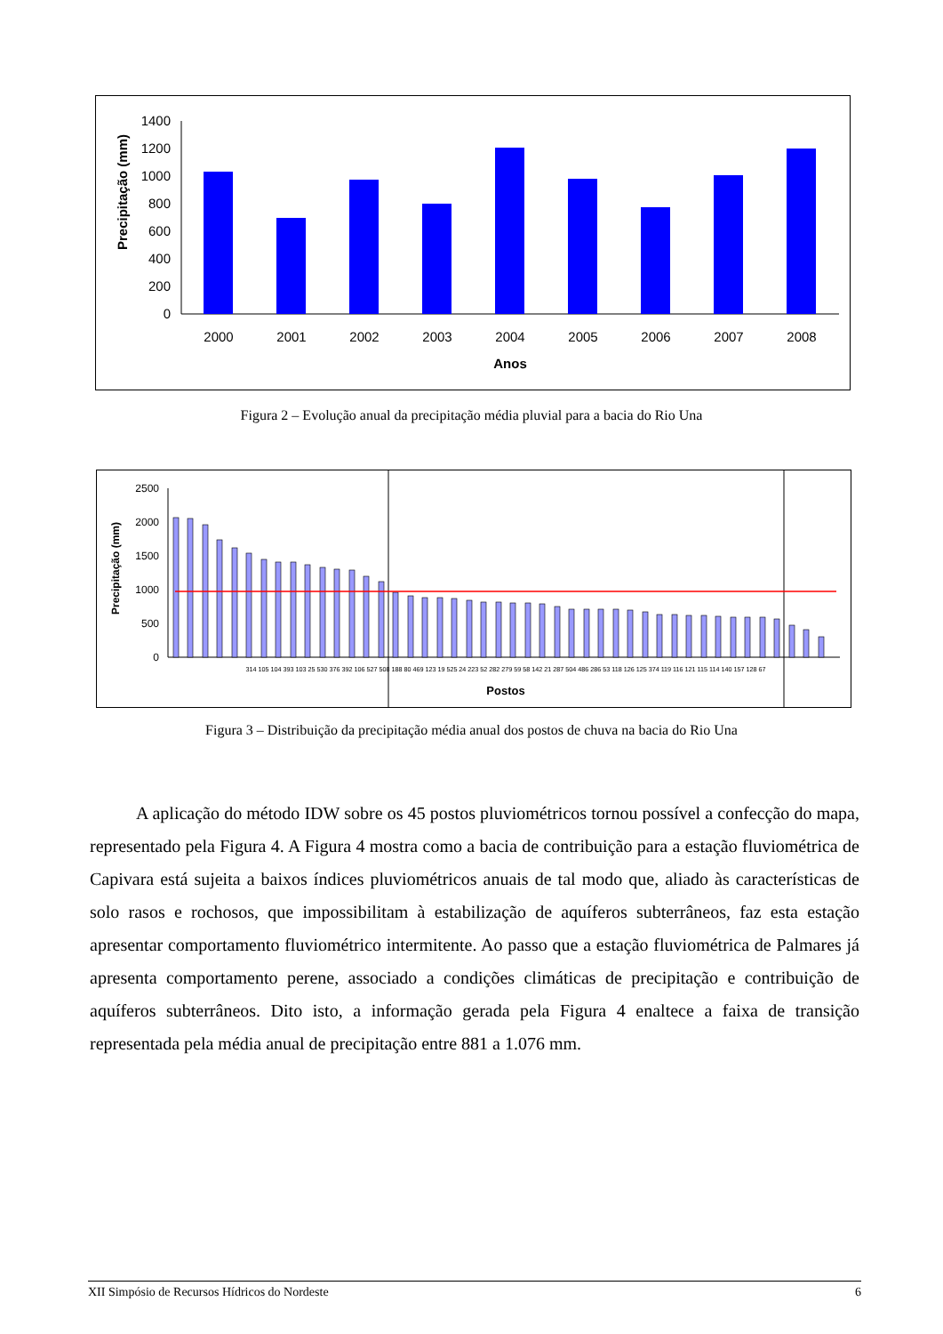Precipitação (mm)
0
200
400
600
800
1000
1200
1400
2000
2001
2002
2003
2004
2005
2006
2007
2008
Anos
Figura 2 – Evolução anual da precipitação média pluvial para a bacia do Rio Una
Precipitação (mm)
0
500
1000
1500
2000
2500
314 105 104 393 103 25 530 376 392 106 527 508 188 80 469 123 19 525 24 223 52 282 279 59 58 142 21 287 504 486 286 53 118 126 125 374 119 116 121 115 114 140 157 128 67
Postos
Figura 3 – Distribuição da precipitação média anual dos postos de chuva na bacia do Rio Una
A aplicação do método IDW sobre os 45 postos pluviométricos tornou possível a confecção do mapa, representado pela Figura 4. A Figura 4 mostra como a bacia de contribuição para a estação fluviométrica de Capivara está sujeita a baixos índices pluviométricos anuais de tal modo que, aliado às características de solo rasos e rochosos, que impossibilitam à estabilização de aquíferos subterrâneos, faz esta estação apresentar comportamento fluviométrico intermitente. Ao passo que a estação fluviométrica de Palmares já apresenta comportamento perene, associado a condições climáticas de precipitação e contribuição de aquíferos subterrâneos. Dito isto, a informação gerada pela Figura 4 enaltece a faixa de transição representada pela média anual de precipitação entre 881 a 1.076 mm.
XII Simpósio de Recursos Hídricos do Nordeste 6